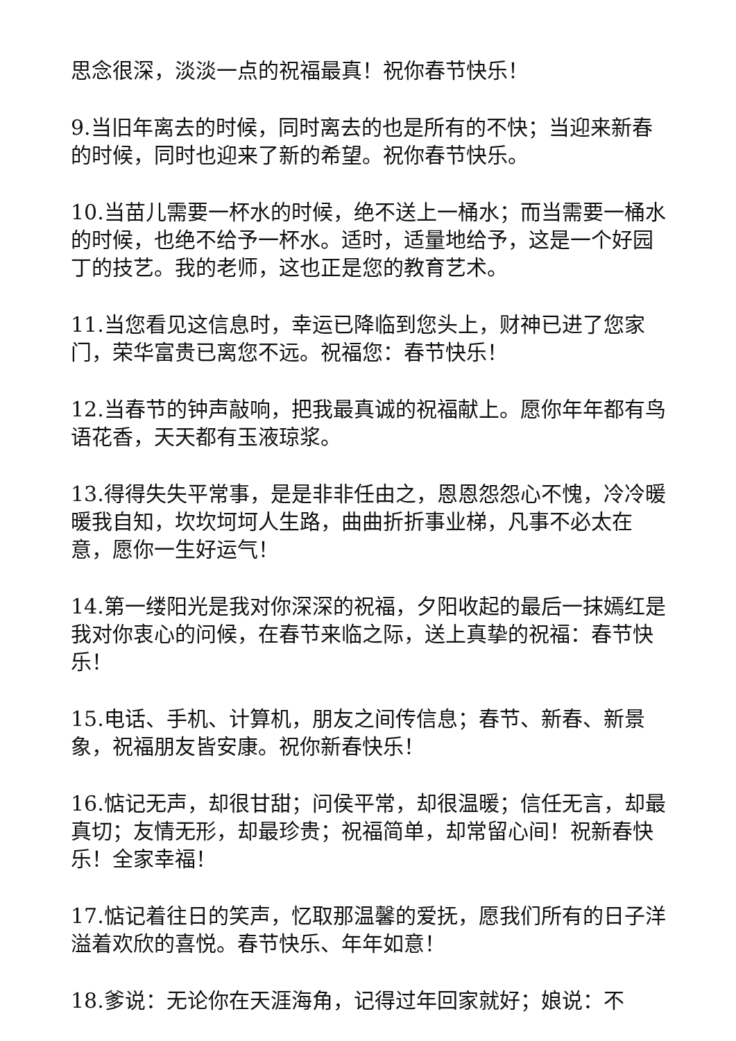思念很深，淡淡一点的祝福最真！祝你春节快乐！
9.当旧年离去的时候，同时离去的也是所有的不快；当迎来新春的时候，同时也迎来了新的希望。祝你春节快乐。
10.当苗儿需要一杯水的时候，绝不送上一桶水；而当需要一桶水的时候，也绝不给予一杯水。适时，适量地给予，这是一个好园丁的技艺。我的老师，这也正是您的教育艺术。
11.当您看见这信息时，幸运已降临到您头上，财神已进了您家门，荣华富贵已离您不远。祝福您：春节快乐！
12.当春节的钟声敲响，把我最真诚的祝福献上。愿你年年都有鸟语花香，天天都有玉液琼浆。
13.得得失失平常事，是是非非任由之，恩恩怨怨心不愧，冷冷暖暖我自知，坎坎坷坷人生路，曲曲折折事业梯，凡事不必太在意，愿你一生好运气！
14.第一缕阳光是我对你深深的祝福，夕阳收起的最后一抹嫣红是我对你衷心的问候，在春节来临之际，送上真挚的祝福：春节快乐！
15.电话、手机、计算机，朋友之间传信息；春节、新春、新景象，祝福朋友皆安康。祝你新春快乐！
16.惦记无声，却很甘甜；问侯平常，却很温暖；信任无言，却最真切；友情无形，却最珍贵；祝福简单，却常留心间！祝新春快乐！全家幸福！
17.惦记着往日的笑声，忆取那温馨的爱抚，愿我们所有的日子洋溢着欢欣的喜悦。春节快乐、年年如意！
18.爹说：无论你在天涯海角，记得过年回家就好；娘说：不